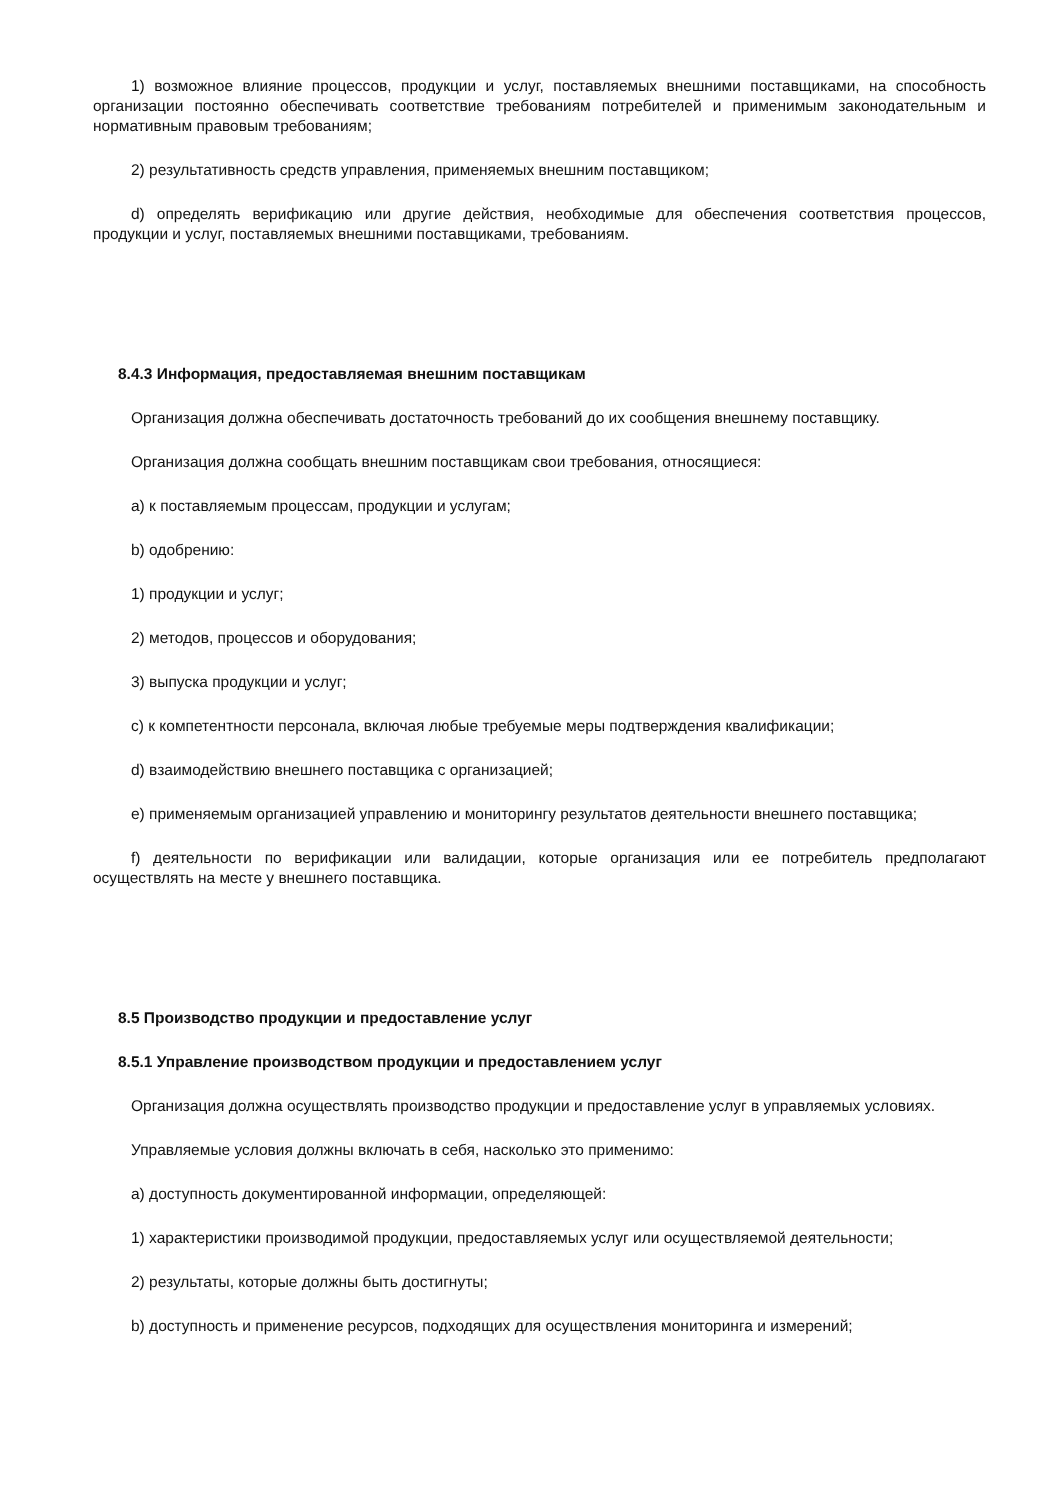1) возможное влияние процессов, продукции и услуг, поставляемых внешними поставщиками, на способность организации постоянно обеспечивать соответствие требованиям потребителей и применимым законодательным и нормативным правовым требованиям;
2) результативность средств управления, применяемых внешним поставщиком;
d) определять верификацию или другие действия, необходимые для обеспечения соответствия процессов, продукции и услуг, поставляемых внешними поставщиками, требованиям.
8.4.3 Информация, предоставляемая внешним поставщикам
Организация должна обеспечивать достаточность требований до их сообщения внешнему поставщику.
Организация должна сообщать внешним поставщикам свои требования, относящиеся:
a) к поставляемым процессам, продукции и услугам;
b) одобрению:
1) продукции и услуг;
2) методов, процессов и оборудования;
3) выпуска продукции и услуг;
c) к компетентности персонала, включая любые требуемые меры подтверждения квалификации;
d) взаимодействию внешнего поставщика с организацией;
e) применяемым организацией управлению и мониторингу результатов деятельности внешнего поставщика;
f) деятельности по верификации или валидации, которые организация или ее потребитель предполагают осуществлять на месте у внешнего поставщика.
8.5 Производство продукции и предоставление услуг
8.5.1 Управление производством продукции и предоставлением услуг
Организация должна осуществлять производство продукции и предоставление услуг в управляемых условиях.
Управляемые условия должны включать в себя, насколько это применимо:
a) доступность документированной информации, определяющей:
1) характеристики производимой продукции, предоставляемых услуг или осуществляемой деятельности;
2) результаты, которые должны быть достигнуты;
b) доступность и применение ресурсов, подходящих для осуществления мониторинга и измерений;